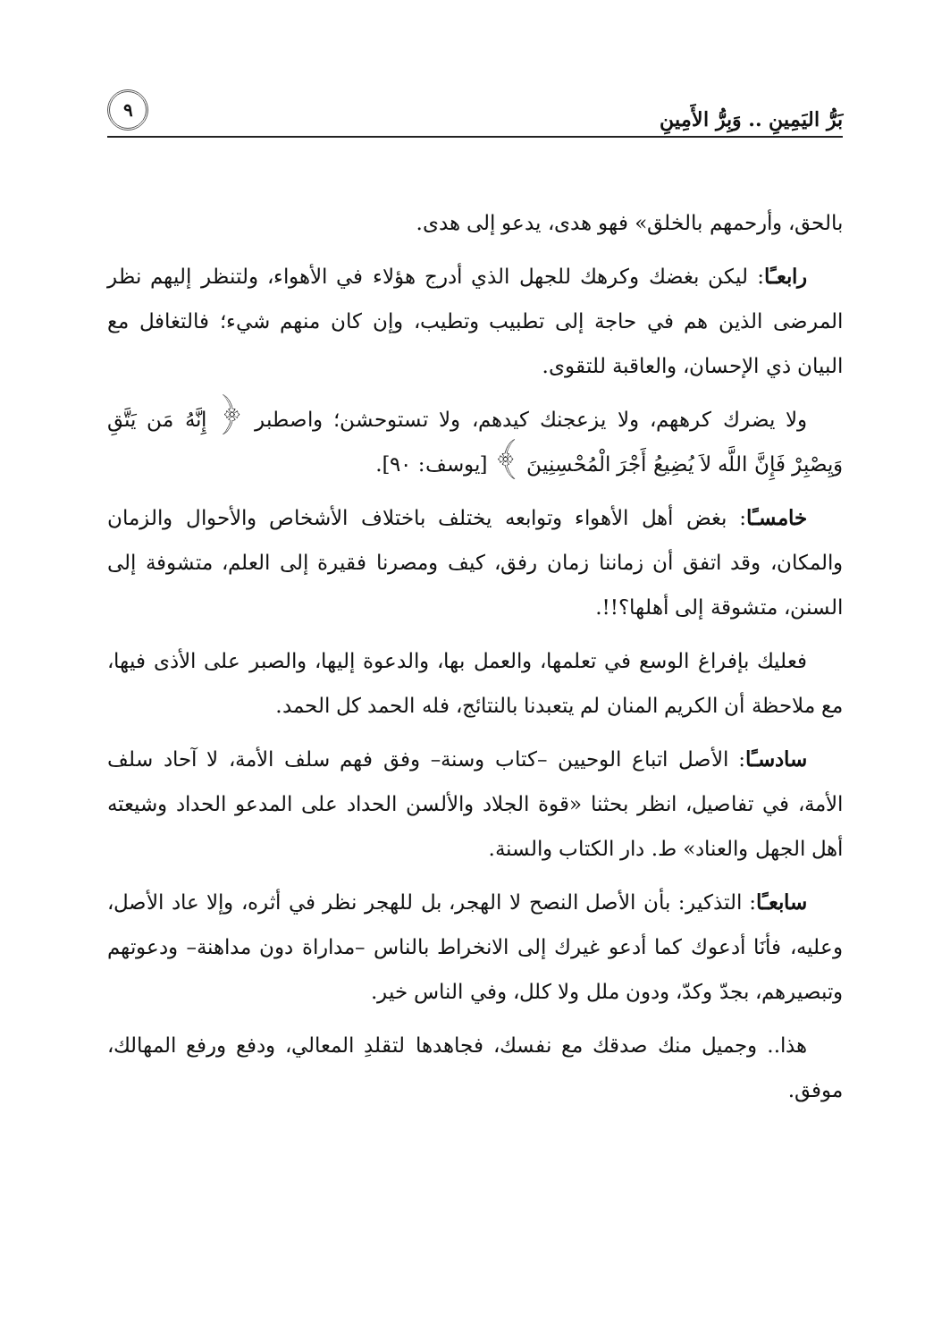بَرُّ اليَمِينِ .. وَبِرُّ الأَمِينِ ٩
بالحق، وأرحمهم بالخلق» فهو هدى، يدعو إلى هدى.
رابعـًا: ليكن بغضك وكرهك للجهل الذي أدرج هؤلاء في الأهواء، ولتنظر إليهم نظر المرضى الذين هم في حاجة إلى تطبيب وتطيب، وإن كان منهم شيء؛ فالتغافل مع البيان ذي الإحسان، والعاقبة للتقوى.
ولا يضرك كرههم، ولا يزعجنك كيدهم، ولا تستوحشن؛ واصطبر ﴿ إِنَّهُ مَن يَتَّقِ وَيِصْبِرْ فَإِنَّ اللَّه لاَ يُضِيعُ أَجْرَ الْمُحْسِنِينَ ﴾ [يوسف: ٩٠].
خامسـًا: بغض أهل الأهواء وتوابعه يختلف باختلاف الأشخاص والأحوال والزمان والمكان، وقد اتفق أن زماننا زمان رفق، كيف ومصرنا فقيرة إلى العلم، متشوفة إلى السنن، متشوقة إلى أهلها؟!!.
فعليك بإفراغ الوسع في تعلمها، والعمل بها، والدعوة إليها، والصبر على الأذى فيها، مع ملاحظة أن الكريم المنان لم يتعبدنا بالنتائج، فله الحمد كل الحمد.
سادسـًا: الأصل اتباع الوحيين –كتاب وسنة– وفق فهم سلف الأمة، لا آحاد سلف الأمة، في تفاصيل، انظر بحثنا «قوة الجلاد والألسن الحداد على المدعو الحداد وشيعته أهل الجهل والعناد» ط. دار الكتاب والسنة.
سابعـًا: التذكير: بأن الأصل النصح لا الهجر، بل للهجر نظر في أثره، وإلا عاد الأصل، وعليه، فأنَا أدعوك كما أدعو غيرك إلى الانخراط بالناس –مداراة دون مداهنة– ودعوتهم وتبصيرهم، بجدّ وكدّ، ودون ملل ولا كلل، وفي الناس خير.
هذا.. وجميل منك صدقك مع نفسك، فجاهدها لتقلدِ المعالي، ودفع ورفع المهالك، موفق.